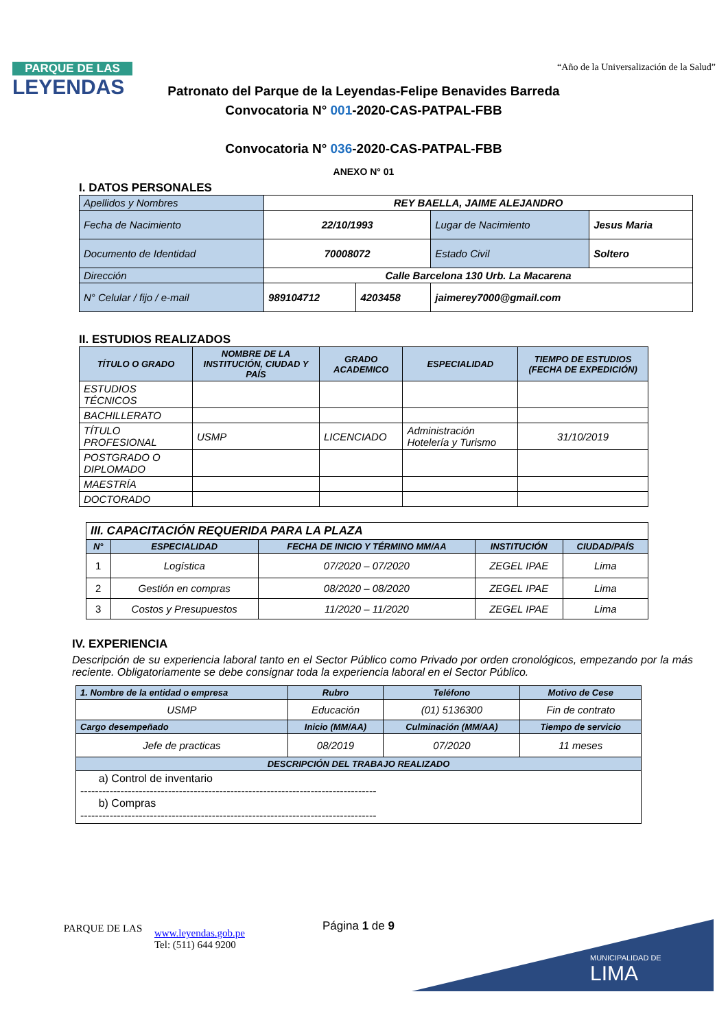PARQUE DE LAS
LEYENDAS
“Año de la Universalización de la Salud”
Patronato del Parque de la Leyendas-Felipe Benavides Barreda
Convocatoria N° 001-2020-CAS-PATPAL-FBB
Convocatoria N° 036-2020-CAS-PATPAL-FBB
ANEXO N° 01
I. DATOS PERSONALES
| Apellidos y Nombres | REY BAELLA, JAIME ALEJANDRO | | | |
| Fecha de Nacimiento | 22/10/1993 | | Lugar de Nacimiento | Jesus Maria |
| Documento de Identidad | 70008072 | | Estado Civil | Soltero |
| Dirección | Calle Barcelona 130 Urb. La Macarena | | | |
| N° Celular / fijo / e-mail | 989104712 | 4203458 | jaimerey7000@gmail.com | |
II. ESTUDIOS REALIZADOS
| TÍTULO O GRADO | NOMBRE DE LA INSTITUCIÓN, CIUDAD Y PAÍS | GRADO ACADEMICO | ESPECIALIDAD | TIEMPO DE ESTUDIOS (FECHA DE EXPEDICIÓN) |
| --- | --- | --- | --- | --- |
| ESTUDIOS TÉCNICOS | | | | |
| BACHILLERATO | | | | |
| TÍTULO PROFESIONAL | USMP | LICENCIADO | Administración Hotelería y Turismo | 31/10/2019 |
| POSTGRADO O DIPLOMADO | | | | |
| MAESTRÍA | | | | |
| DOCTORADO | | | | |
| III. CAPACITACIÓN REQUERIDA PARA LA PLAZA | | | | |
| N° | ESPECIALIDAD | FECHA DE INICIO Y TÉRMINO MM/AA | INSTITUCIÓN | CIUDAD/PAÍS |
| 1 | Logística | 07/2020 – 07/2020 | ZEGEL IPAE | Lima |
| 2 | Gestión en compras | 08/2020 – 08/2020 | ZEGEL IPAE | Lima |
| 3 | Costos y Presupuestos | 11/2020 – 11/2020 | ZEGEL IPAE | Lima |
IV. EXPERIENCIA
Descripción de su experiencia laboral tanto en el Sector Público como Privado por orden cronológicos, empezando por la más reciente. Obligatoriamente se debe consignar toda la experiencia laboral en el Sector Público.
| 1. Nombre de la entidad o empresa | Rubro | Teléfono | Motivo de Cese |
| --- | --- | --- | --- |
| USMP | Educación | (01) 5136300 | Fin de contrato |
| Cargo desempeñado | Inicio (MM/AA) | Culminación (MM/AA) | Tiempo de servicio |
| Jefe de practicas | 08/2019 | 07/2020 | 11 meses |
| DESCRIPCIÓN DEL TRABAJO REALIZADO | | | |
| a) Control de inventario --------------------------------------------------------------------------------- b) Compras --------------------------------------------------------------------------------- | | | |
PARQUE DE LAS
www.leyendas.gob.pe
Tel: (511) 644 9200
Página 1 de 9
MUNICIPALIDAD DE
LIMA